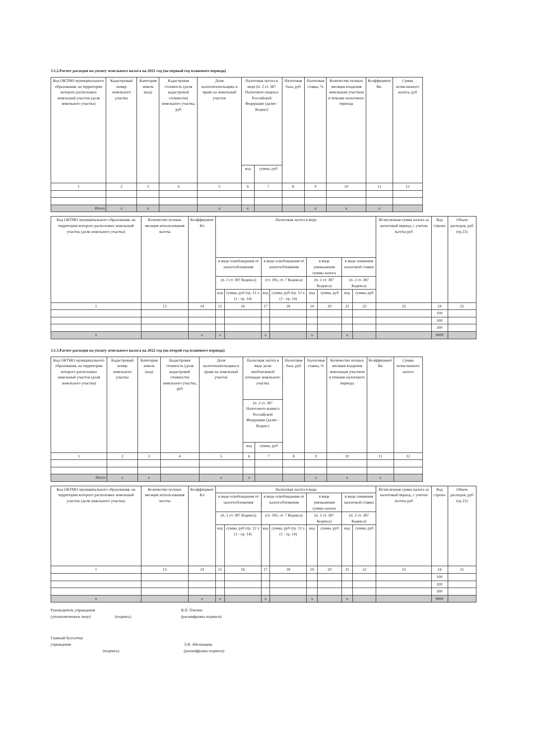3.1.2.Расчет расходов на уплату земельного налога на 2021 год (на первый год планового периода)
| Код ОКТМО муниципального образования, на территории которого расположен земельный участок (доля земельного участка) | Кадастровый номер земельного участка | Категория земель (код) | Кадастровая стоимость (доля кадастровой стоимости) земельного участка, руб | Доля налогоплательщика в праве на земельный участок | Налоговая льгота в виде (п. 2 ст. 387 Налогового кодекса Российской Федерации (далее - Кодекс) | | Налоговая база, руб | Налоговая ставка, % | Количество полных месяцев владения земельным участком в течение налогового периода | Коэффициент Кв. | Сумма исчисленного налога, руб |
| --- | --- | --- | --- | --- | --- | --- | --- | --- | --- | --- | --- |
| | | | | | код | сумма, руб | | | | | |
| 1 | 2 | 3 | 4 | 5 | 6 | 7 | 8 | 9 | 10 | 11 | 12 |
| Итого | x | x | | x | x | | | x | x | x | |
| Код ОКТМО муниципального образования, на территории которого расположен земельный участок (доля земельного участка) | Количество полных месяцев использования льготы | Коэффициент Кл | Налоговая льгота в виде | | | | | | | | Исчисленная сумма налога за налоговый период, с учетом льготы руб | Код строки | Объем расходов, руб (гр.23) |
| --- | --- | --- | --- | --- | --- | --- | --- | --- | --- | --- | --- | --- | --- |
| | | | в виде освобождения от налогообложения | | в виде освобождения от налогообложения | | в виде уменьшения суммы налога | | в виде снижения налоговой ставки | | | | |
| | | | (п. 2 ст. 387 Кодекса) | | (ст. 395, ст. 7 Кодекса) | | (п. 2 ст. 387 Кодекса) | | (п. 2 ст. 387 Кодекса) | | | | |
| | | | код | сумма, руб (гр. 12 x (1 - гр. 14) | код | сумма, руб (гр. 12 x (1 - гр. 14) | код | сумма, руб | код | сумма, руб | | | |
| 1 | 13 | 14 | 15 | 16 | 17 | 18 | 19 | 20 | 21 | 22 | 23 | 24 | 25 |
| | | | | | | | | | | | | 100 | |
| | | | | | | | | | | | | 200 | |
| | | | | | | | | | | | | 300 | |
| x | | x | x | | x | | x | | x | | | 9000 | |
3.1.3.Расчет расходов на уплату земельного налога на 2022 год (на второй год планового периода)
| Код ОКТМО муниципального образования, на территории которого расположен земельный участок (доля земельного участка) | Кадастровый номер земельного участка | Категория земель (код) | Кадастровая стоимость (доля кадастровой стоимости) земельного участка, руб | Доля налогоплательщика в праве на земельный участок | Налоговая льгота в виде доли необлагаемой площади земельного участка | | Налоговая база, руб | Налоговая ставка, % | Количество полных месяцев владения земельным участком в течение налогового периода | Коэффициент Кв | Сумма исчисленного налога |
| --- | --- | --- | --- | --- | --- | --- | --- | --- | --- | --- | --- |
| | | | | | (п. 2 ст. 387 Налогового кодекса Российской Федерации (далее - Кодекс) | | | | | | |
| | | | | | код | сумма, руб | | | | | |
| 1 | 2 | 3 | 4 | 5 | 6 | 7 | 8 | 9 | 10 | 11 | 12 |
| Итого | x | x | | x | x | | | x | x | x | |
| Код ОКТМО муниципального образования, на территории которого расположен земельный участок (доля земельного участка) | Количество полных месяцев использования льготы | Коэффициент Кл | Налоговая льгота в виде | | | | | | | | Исчисленная сумма налога за налоговый период, с учетом льготы руб | Код строки | Объем расходов, руб (гр.23) |
| --- | --- | --- | --- | --- | --- | --- | --- | --- | --- | --- | --- | --- | --- |
| | | | в виде освобождения от налогообложения | | в виде освобождения от налогообложения | | в виде уменьшения суммы налога | | в виде снижения налоговой ставки | | | | |
| | | | (п. 2 ст. 387 Кодекса) | | (ст. 395, ст. 7 Кодекса) | | (п. 2 ст. 387 Кодекса) | | (п. 2 ст. 387 Кодекса) | | | | |
| | | | код | сумма, руб (гр. 12 x (1 - гр. 14) | код | сумма, руб (гр. 12 x (1 - гр. 14) | код | сумма, руб | код | сумма, руб | | | |
| 1 | 13 | 14 | 15 | 16 | 17 | 18 | 19 | 20 | 21 | 22 | 23 | 24 | 25 |
| | | | | | | | | | | | | 100 | |
| | | | | | | | | | | | | 200 | |
| | | | | | | | | | | | | 300 | |
| x | | x | x | | x | | x | | x | | | 9000 | |
Руководитель учреждения
(уполномоченное лицо)
(подпись) В.П. Пчелин
(расшифровка подписи)
Главный бухгалтер
учреждения
(подпись)
Л.В. Абелинцева
(расшифровка подписи)